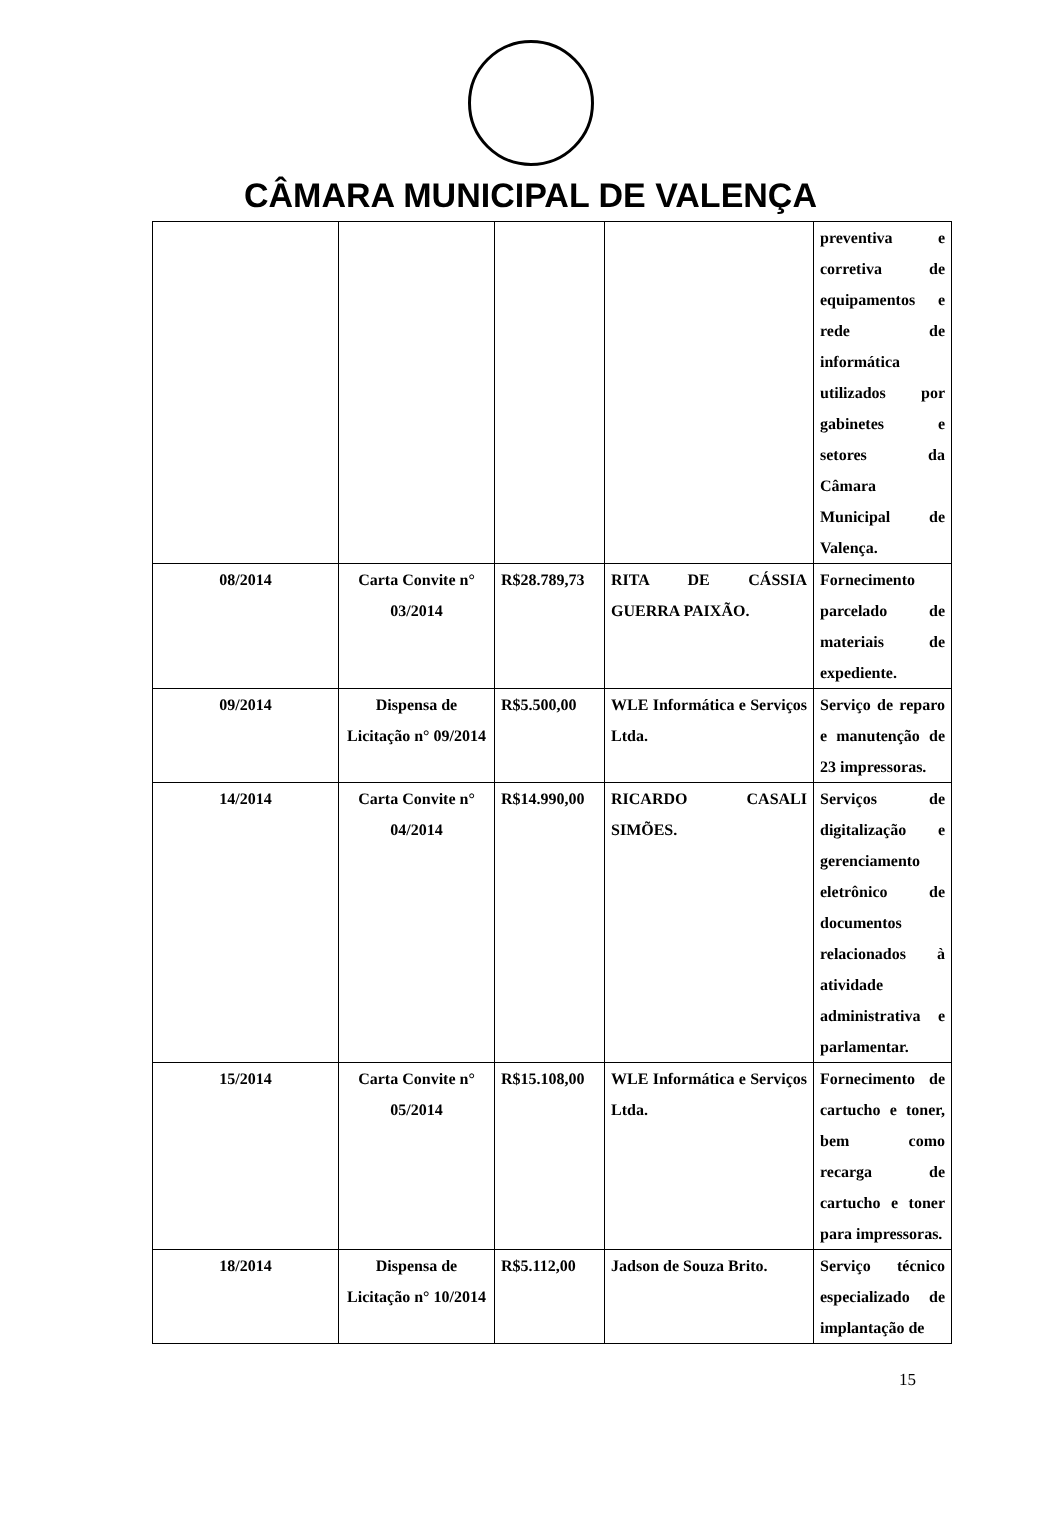CÂMARA MUNICIPAL DE VALENÇA
| | | | | preventiva e corretiva de equipamentos e rede de informática utilizados por gabinetes e setores da Câmara Municipal de Valença. |
| 08/2014 | Carta Convite n° 03/2014 | R$28.789,73 | RITA DE CÁSSIA GUERRA PAIXÃO. | Fornecimento parcelado de materiais de expediente. |
| 09/2014 | Dispensa de Licitação n° 09/2014 | R$5.500,00 | WLE Informática e Serviços Ltda. | Serviço de reparo e manutenção de 23 impressoras. |
| 14/2014 | Carta Convite n° 04/2014 | R$14.990,00 | RICARDO CASALI SIMÕES. | Serviços de digitalização e gerenciamento eletrônico de documentos relacionados à atividade administrativa e parlamentar. |
| 15/2014 | Carta Convite n° 05/2014 | R$15.108,00 | WLE Informática e Serviços Ltda. | Fornecimento de cartucho e toner, bem como recarga de cartucho e toner para impressoras. |
| 18/2014 | Dispensa de Licitação n° 10/2014 | R$5.112,00 | Jadson de Souza Brito. | Serviço técnico especializado de implantação de |
15